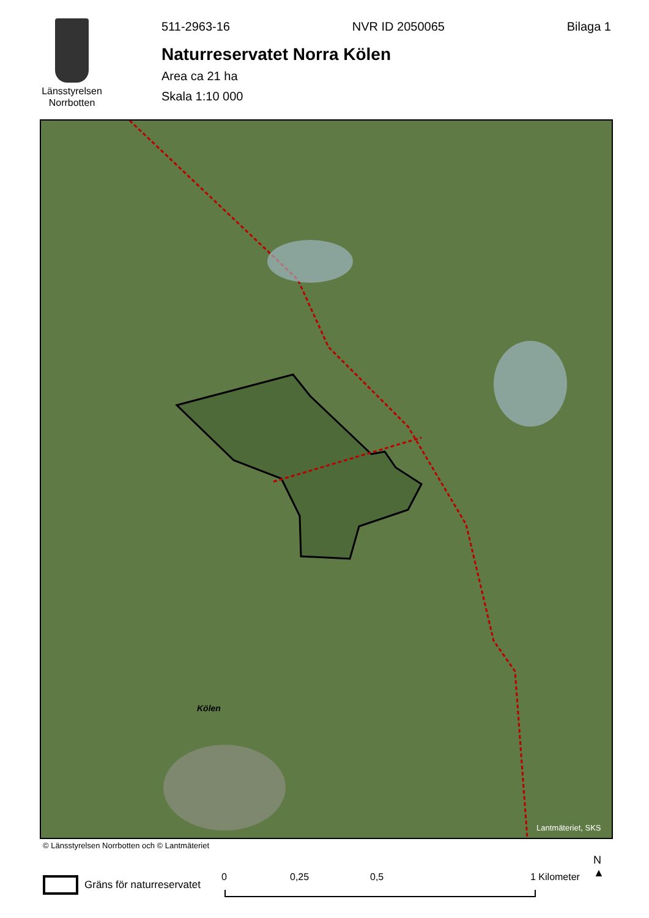Länsstyrelsen
Norrbotten
511-2963-16 NVR ID 2050065 Bilaga 1
Naturreservatet Norra Kölen
Area ca 21 ha
Skala 1:10 000
Kölen
Lantmäteriet, SKS
© Länsstyrelsen Norrbotten och © Lantmäteriet
Gräns för naturreservatet 0 0,25 0,5 1 Kilometer
N
▲